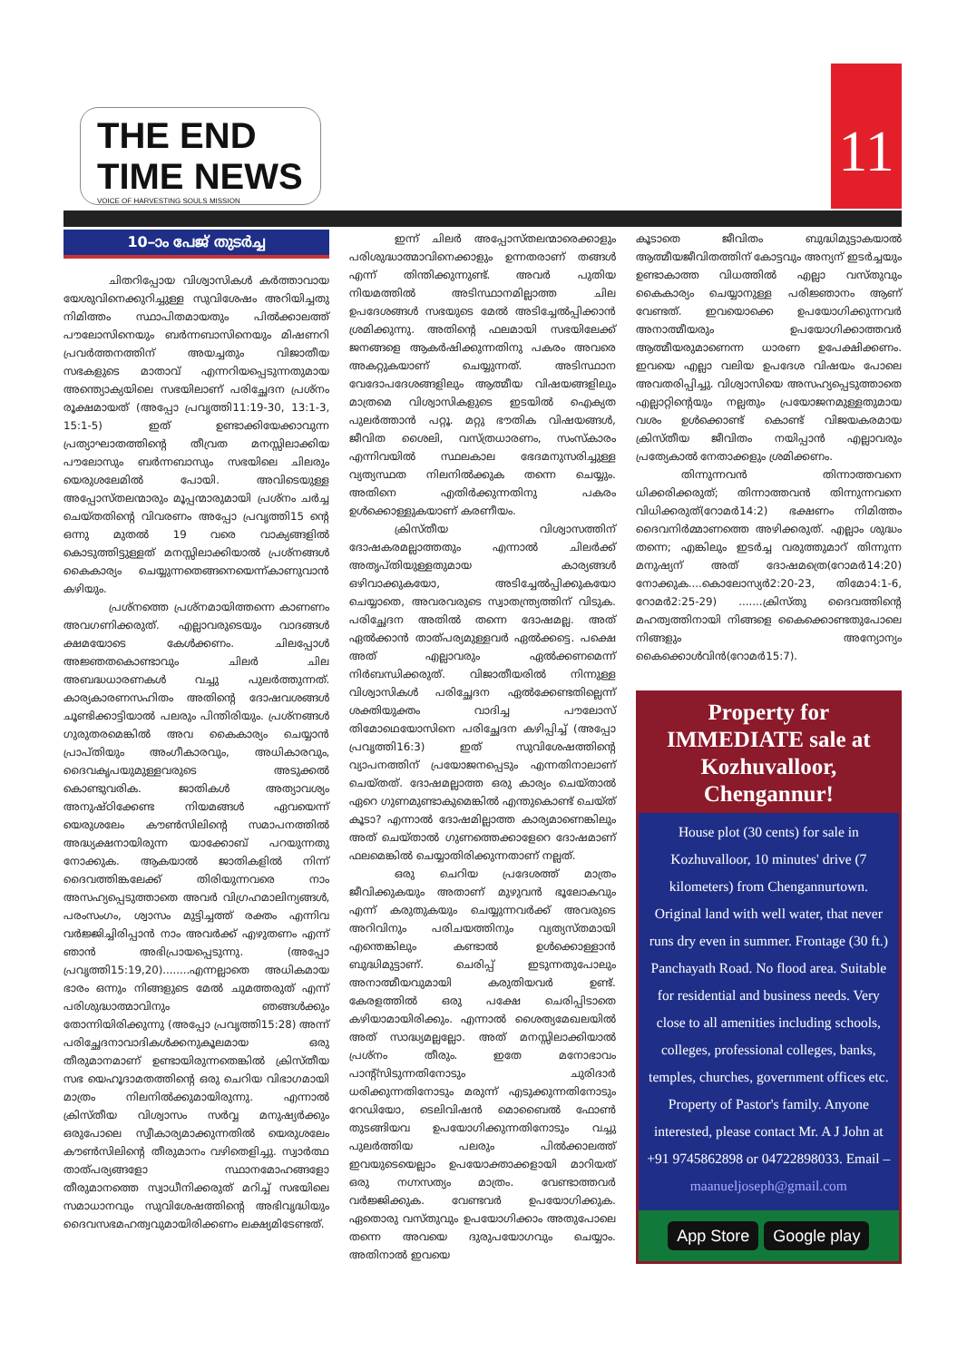THE END TIME NEWS
VOICE OF HARVESTING SOULS MISSION
11
10–ാം പേജ് തുടർച്ച
ചിതറിപ്പോയ വിശ്വാസികൾ കർത്താവായ യേശുവിനെക്കുറിച്ചുള്ള സുവിശേഷം അറിയിച്ചതു നിമിത്തം സ്ഥാപിതമായതും പിൽക്കാലത്ത് പൗലോസിനെയും ബർന്നബാസിനെയും മിഷണറി പ്രവർത്തനത്തിന് അയച്ചതും വിജാതീയ സഭകളുടെ മാതാവ് എന്നറിയപ്പെടുന്നതുമായ അന്ത്യൊക്യയിലെ സഭയിലാണ് പരിച്ഛേദന പ്രശ്നം രൂക്ഷമായത് (അപ്പോ പ്രവൃത്തി11:19-30, 13:1-3, 15:1-5) ഇത് ഉണ്ടാക്കിയേക്കാവുന്ന പ്രത്യാഘാതത്തിന്റെ തീവ്രത മനസ്സിലാക്കിയ പൗലോസും ബർന്നബാസും സഭയിലെ ചിലരും യെരുശലേമിൽ പോയി. അവിടെയുള്ള അപ്പോസ്തലന്മാരും മൂപ്പന്മാരുമായി പ്രശ്നം ചർച്ച ചെയ്തതിന്റെ വിവരണം അപ്പോ പ്രവൃത്തി15 ന്റെ ഒന്നു മുതൽ 19 വരെ വാക്യങ്ങളിൽ കൊടുത്തിട്ടുള്ളത് മനസ്സിലാക്കിയാൽ പ്രശ്നങ്ങൾ കൈകാര്യം ചെയ്യുന്നതെങ്ങനെയെന്ന്കാണുവാൻ കഴിയും.
പ്രശ്നത്തെ പ്രശ്നമായിത്തന്നെ കാണണം അവഗണിക്കരുത്. എല്ലാവരുടെയും വാദങ്ങൾ ക്ഷമയോടെ കേൾക്കണം. ചിലപ്പോൾ അജ്ഞതകൊണ്ടാവും ചിലർ ചില അബദ്ധധാരണകൾ വച്ചു പുലർത്തുന്നത്. കാര്യകാരണസഹിതം അതിന്റെ ദോഷവശങ്ങൾ ചൂണ്ടിക്കാട്ടിയാൽ പലരും പിന്തിരിയും. പ്രശ്നങ്ങൾ ഗുരുതരമെങ്കിൽ അവ കൈകാര്യം ചെയ്യാൻ പ്രാപ്തിയും അംഗീകാരവും, അധികാരവും, ദൈവകൃപയുമുള്ളവരുടെ അടുക്കൽ കൊണ്ടുവരിക. ജാതികൾ അത്യാവശ്യം അനുഷ്ഠിക്കേണ്ട നിയമങ്ങൾ ഏവയെന്ന് യെരുശലേം കൗൺസിലിന്റെ സമാപനത്തിൽ അദ്ധ്യക്ഷനായിരുന്ന യാക്കോബ് പറയുന്നതു നോക്കുക. ആകയാൽ ജാതികളിൽ നിന്ന് ദൈവത്തിങ്കലേക്ക് തിരിയുന്നവരെ നാം അസഹ്യപ്പെടുത്താതെ അവർ വിഗ്രഹമാലിന്യങ്ങൾ, പരംസംഗം, ശ്വാസം മുട്ടിച്ചത്ത് രക്തം എന്നിവ വർജ്ജിച്ചിരിപ്പാൻ നാം അവർക്ക് എഴുതണം എന്ന് ഞാൻ അഭിപ്രായപ്പെടുന്നു. (അപ്പോ പ്രവൃത്തി15:19,20)........എന്നല്ലാതെ അധികമായ ഭാരം ഒന്നും നിങ്ങളുടെ മേൽ ചുമത്തരുത് എന്ന് പരിശുദ്ധാത്മാവിനും ഞങ്ങൾക്കും തോന്നിയിരിക്കുന്നു (അപ്പോ പ്രവൃത്തി15:28) അന്ന് പരിച്ഛേദനാവാദികൾക്കനുകൂലമായ ഒരു തീരുമാനമാണ് ഉണ്ടായിരുന്നതെങ്കിൽ ക്രിസ്തീയ സഭ യെഹൂദാമതത്തിന്റെ ഒരു ചെറിയ വിഭാഗമായി മാത്രം നിലനിൽക്കുമായിരുന്നു. എന്നാൽ ക്രിസ്തീയ വിശ്വാസം സർവ്വ മനുഷ്യർക്കും ഒരുപോലെ സ്വീകാര്യമാക്കുന്നതിൽ യെരുശലേം കൗൺസിലിന്റെ തീരുമാനം വഴിതെളിച്ചു. സ്വാർത്ഥ താത്പര്യങ്ങളോ സ്ഥാനമോഹങ്ങളോ തീരുമാനത്തെ സ്വാധീനിക്കരുത് മറിച്ച് സഭയിലെ സമാധാനവും സുവിശേഷത്തിന്റെ അഭിവൃദ്ധിയും ദൈവസഭമഹത്വവുമായിരിക്കണം ലക്ഷ്യമിടേണ്ടത്.
ഇന്ന് ചിലർ അപ്പോസ്തലന്മാരെക്കാളും പരിശുദ്ധാത്മാവിനെക്കാളും ഉന്നതരാണ് തങ്ങൾ എന്ന് തിന്തിക്കുന്നുണ്ട്. അവർ പുതിയ നിയമത്തിൽ അടിസ്ഥാനമില്ലാത്ത ചില ഉപദേശങ്ങൾ സഭയുടെ മേൽ അടിച്ചേൽപ്പിക്കാൻ ശ്രമിക്കുന്നു. അതിന്റെ ഫലമായി സഭയിലേക്ക് ജനങ്ങളെ ആകർഷിക്കുന്നതിനു പകരം അവരെ അകറ്റുകയാണ് ചെയ്യുന്നത്. അടിസ്ഥാന വേദോപദേശങ്ങളിലും ആത്മീയ വിഷയങ്ങളിലും മാത്രമെ വിശ്വാസികളുടെ ഇടയിൽ ഐക്യത പുലർത്താൻ പറ്റൂ. മറ്റു ഭൗതിക വിഷയങ്ങൾ, ജീവിത ശൈലി, വസ്ത്രധാരണം, സംസ്കാരം എന്നിവയിൽ സ്ഥലകാല ഭേദമനുസരിച്ചുള്ള വ്യത്യസ്ഥത നിലനിൽക്കുക തന്നെ ചെയ്യും. അതിനെ എതിർക്കുന്നതിനു പകരം ഉൾക്കൊള്ളുകയാണ് കരണീയം.
ക്രിസ്തീയ വിശ്വാസത്തിന് ദോഷകരമല്ലാത്തതും എന്നാൽ ചിലർക്ക് അതൃപ്തിയുള്ളതുമായ കാര്യങ്ങൾ ഒഴിവാക്കുകയോ, അടിച്ചേൽപ്പിക്കുകയോ ചെയ്യാതെ, അവരവരുടെ സ്വാതന്ത്ര്യത്തിന് വിടുക. പരിച്ഛേദന അതിൽ തന്നെ ദോഷമല്ല. അത് ഏൽക്കാൻ താത്പര്യമുള്ളവർ ഏൽക്കട്ടെ. പക്ഷെ അത് എല്ലാവരും ഏൽക്കണമെന്ന് നിർബന്ധിക്കരുത്. വിജാതീയരിൽ നിന്നുള്ള വിശ്വാസികൾ പരിച്ഛേദന ഏൽക്കേണ്ടതില്ലെന്ന് ശക്തിയുക്തം വാദിച്ച പൗലോസ് തിമോഥെയോസിനെ പരിച്ഛേദന കഴിപ്പിച്ച് (അപ്പോ പ്രവൃത്തി16:3) ഇത് സുവിശേഷത്തിന്റെ വ്യാപനത്തിന് പ്രയോജനപ്പെടും എന്നതിനാലാണ് ചെയ്തത്. ദോഷമല്ലാത്ത ഒരു കാര്യം ചെയ്താൽ ഏറെ ഗുണമുണ്ടാകുമെങ്കിൽ എന്തുകൊണ്ട് ചെയ്ത് കൂടാ? എന്നാൽ ദോഷമില്ലാത്ത കാര്യമാണെങ്കിലും അത് ചെയ്താൽ ഗുണത്തെക്കാളേറെ ദോഷമാണ് ഫലമെങ്കിൽ ചെയ്യാതിരിക്കുന്നതാണ് നല്ലത്.
ഒരു ചെറിയ പ്രദേശത്ത് മാത്രം ജീവിക്കുകയും അതാണ് മുഴുവൻ ഭൂലോകവും എന്ന് കരുതുകയും ചെയ്യുന്നവർക്ക് അവരുടെ അറിവിനും പരിചയത്തിനും വ്യത്യസ്തമായി എന്തെങ്കിലും കണ്ടാൽ ഉൾക്കൊള്ളാൻ ബുദ്ധിമുട്ടാണ്. ചെരിപ്പ് ഇടുന്നതുപോലും അനാത്മീയവുമായി കരുതിയവർ ഉണ്ട്. കേരളത്തിൽ ഒരു പക്ഷേ ചെരിപ്പിടാതെ കഴിയാമായിരിക്കും. എന്നാൽ ശൈത്യമേഖലയിൽ അത് സാദ്ധ്യമല്ലല്ലോ. അത് മനസ്സിലാക്കിയാൽ പ്രശ്നം തീരും. ഇതേ മനോഭാവം പാന്റ്സിടുന്നതിനോടും ചുരിദാർ ധരിക്കുന്നതിനോടും മരുന്ന് എടുക്കുന്നതിനോടും റേഡിയോ, ടെലിവിഷൻ മൊബൈൽ ഫോൺ തുടങ്ങിയവ ഉപയോഗിക്കുന്നതിനോടും വച്ചു പുലർത്തിയ പലരും പിൽക്കാലത്ത് ഇവയുടെയെല്ലാം ഉപയോക്താക്കളായി മാറിയത് ഒരു നഗ്നസത്യം മാത്രം. വേണ്ടാത്തവർ വർജ്ജിക്കുക. വേണ്ടവർ ഉപയോഗിക്കുക. ഏതൊരു വസ്തുവും ഉപയോഗിക്കാം അതുപോലെ തന്നെ അവയെ ദുരുപയോഗവും ചെയ്യാം. അതിനാൽ ഇവയെ
കൂടാതെ ജീവിതം ബുദ്ധിമുട്ടാകയാൽ ആത്മീയജീവിതത്തിന് കോട്ടവും അന്യന് ഇടർച്ചയും ഉണ്ടാകാത്ത വിധത്തിൽ എല്ലാ വസ്തുവും കൈകാര്യം ചെയ്യാനുള്ള പരിജ്ഞാനം ആണ് വേണ്ടത്. ഇവയൊക്കെ ഉപയോഗിക്കുന്നവർ അനാത്മീയരും ഉപയോഗിക്കാത്തവർ ആത്മീയരുമാണെന്ന ധാരണ ഉപേക്ഷിക്കണം. ഇവയെ എല്ലാ വലിയ ഉപദേശ വിഷയം പോലെ അവതരിപ്പിച്ചു. വിശ്വാസിയെ അസഹ്യപ്പെടുത്താതെ എല്ലാറ്റിന്റെയും നല്ലതും പ്രയോജനമുള്ളതുമായ വശം ഉൾക്കൊണ്ട് കൊണ്ട് വിജയകരമായ ക്രിസ്തീയ ജീവിതം നയിപ്പാൻ എല്ലാവരും പ്രത്യേകാൽ നേതാക്കളും ശ്രമിക്കണം.
തിന്നുന്നവൻ തിന്നാത്തവനെ ധിക്കരിക്കരുത്; തിന്നാത്തവൻ തിന്നുന്നവനെ വിധിക്കരുത്(റോമർ14:2) ഭക്ഷണം നിമിത്തം ദൈവനിർമ്മാണത്തെ അഴിക്കരുത്. എല്ലാം ശുദ്ധം തന്നെ; എങ്കിലും ഇടർച്ച വരുത്തുമാറ് തിന്നുന്ന മനുഷ്യന് അത് ദോഷമത്രെ(റോമർ14:20) നോക്കുക....കൊലോസ്യർ2:20-23, തിമോ4:1-6, റോമർ2:25-29) .......ക്രിസ്തു ദൈവത്തിന്റെ മഹത്വത്തിനായി നിങ്ങളെ കൈക്കൊണ്ടതുപോലെ നിങ്ങളും അന്യോന്യം കൈക്കൊൾവിൻ(റോമർ15:7).
Property for IMMEDIATE sale at Kozhuvalloor, Chengannur!
House plot (30 cents) for sale in Kozhuvalloor, 10 minutes' drive (7 kilometers) from Chengannurtown. Original land with well water, that never runs dry even in summer. Frontage (30 ft.) Panchayath Road. No flood area. Suitable for residential and business needs. Very close to all amenities including schools, colleges, professional colleges, banks, temples, churches, government offices etc. Property of Pastor's family. Anyone interested, please contact Mr. A J John at +91 9745862898 or 04722898033. Email – maanueljoseph@gmail.com
App Store Google play